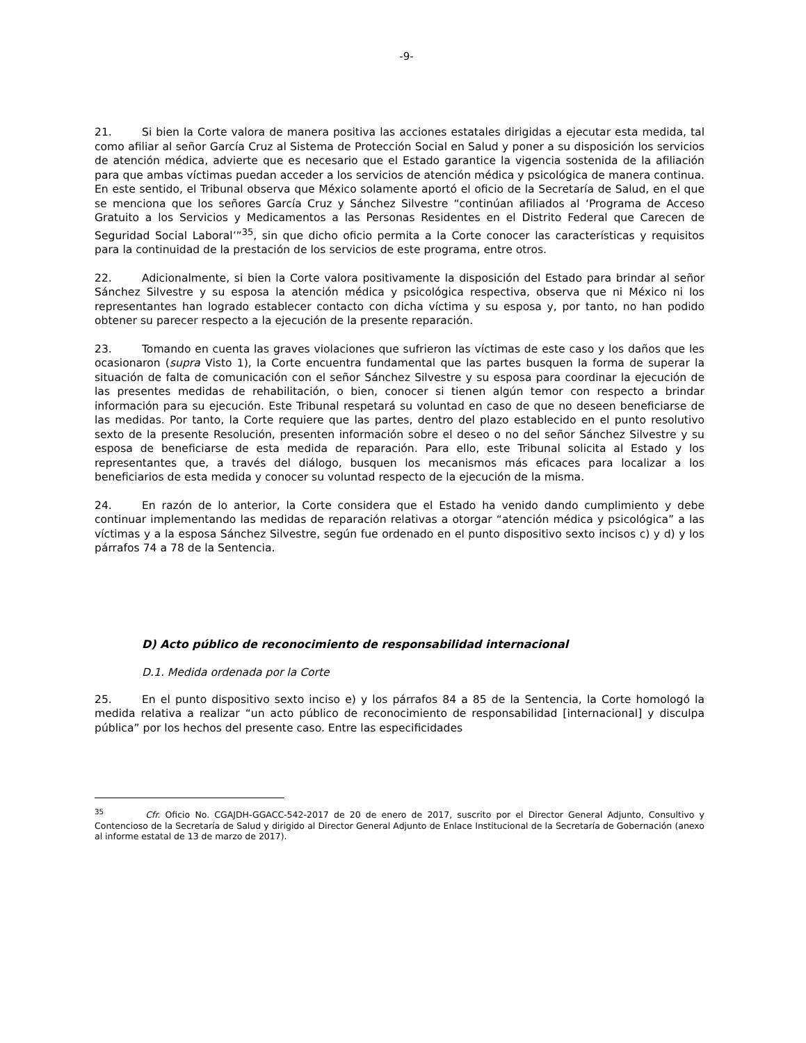-9-
21. Si bien la Corte valora de manera positiva las acciones estatales dirigidas a ejecutar esta medida, tal como afiliar al señor García Cruz al Sistema de Protección Social en Salud y poner a su disposición los servicios de atención médica, advierte que es necesario que el Estado garantice la vigencia sostenida de la afiliación para que ambas víctimas puedan acceder a los servicios de atención médica y psicológica de manera continua. En este sentido, el Tribunal observa que México solamente aportó el oficio de la Secretaría de Salud, en el que se menciona que los señores García Cruz y Sánchez Silvestre “continúan afiliados al ‘Programa de Acceso Gratuito a los Servicios y Medicamentos a las Personas Residentes en el Distrito Federal que Carecen de Seguridad Social Laboral’”<sup>35</sup>, sin que dicho oficio permita a la Corte conocer las características y requisitos para la continuidad de la prestación de los servicios de este programa, entre otros.
22. Adicionalmente, si bien la Corte valora positivamente la disposición del Estado para brindar al señor Sánchez Silvestre y su esposa la atención médica y psicológica respectiva, observa que ni México ni los representantes han logrado establecer contacto con dicha víctima y su esposa y, por tanto, no han podido obtener su parecer respecto a la ejecución de la presente reparación.
23. Tomando en cuenta las graves violaciones que sufrieron las víctimas de este caso y los daños que les ocasionaron (supra Visto 1), la Corte encuentra fundamental que las partes busquen la forma de superar la situación de falta de comunicación con el señor Sánchez Silvestre y su esposa para coordinar la ejecución de las presentes medidas de rehabilitación, o bien, conocer si tienen algún temor con respecto a brindar información para su ejecución. Este Tribunal respetará su voluntad en caso de que no deseen beneficiarse de las medidas. Por tanto, la Corte requiere que las partes, dentro del plazo establecido en el punto resolutivo sexto de la presente Resolución, presenten información sobre el deseo o no del señor Sánchez Silvestre y su esposa de beneficiarse de esta medida de reparación. Para ello, este Tribunal solicita al Estado y los representantes que, a través del diálogo, busquen los mecanismos más eficaces para localizar a los beneficiarios de esta medida y conocer su voluntad respecto de la ejecución de la misma.
24. En razón de lo anterior, la Corte considera que el Estado ha venido dando cumplimiento y debe continuar implementando las medidas de reparación relativas a otorgar “atención médica y psicológica” a las víctimas y a la esposa Sánchez Silvestre, según fue ordenado en el punto dispositivo sexto incisos c) y d) y los párrafos 74 a 78 de la Sentencia.
D) Acto público de reconocimiento de responsabilidad internacional
D.1. Medida ordenada por la Corte
25. En el punto dispositivo sexto inciso e) y los párrafos 84 a 85 de la Sentencia, la Corte homologó la medida relativa a realizar “un acto público de reconocimiento de responsabilidad [internacional] y disculpa pública” por los hechos del presente caso. Entre las especificidades
<sup>35</sup> Cfr. Oficio No. CGAJDH-GGACC-542-2017 de 20 de enero de 2017, suscrito por el Director General Adjunto, Consultivo y Contencioso de la Secretaría de Salud y dirigido al Director General Adjunto de Enlace Institucional de la Secretaría de Gobernación (anexo al informe estatal de 13 de marzo de 2017).